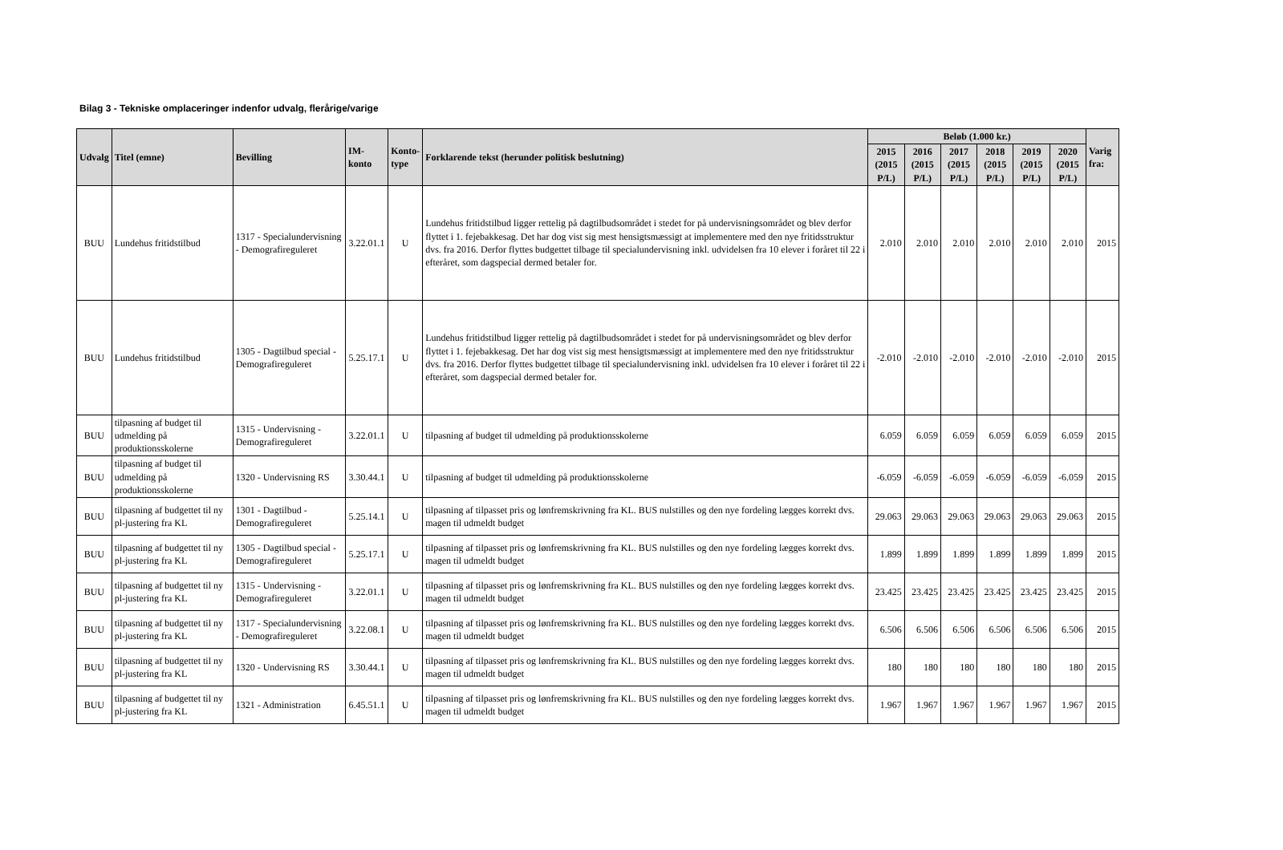Bilag 3 - Tekniske omplaceringer indenfor udvalg, flerårige/varige
| Udvalg | Titel (emne) | Bevilling | IM-konto | Konto- type | Forklarende tekst (herunder politisk beslutning) | Beløb (1.000 kr.) | | | | | | Varig fra: |
| --- | --- | --- | --- | --- | --- | --- | --- | --- | --- | --- | --- | --- |
| | | | | | | 2015 (2015 P/L) | 2016 (2015 P/L) | 2017 (2015 P/L) | 2018 (2015 P/L) | 2019 (2015 P/L) | 2020 (2015 P/L) | |
| BUU | Lundehus fritidstilbud | 1317 - Specialundervisning - Demografireguleret | 3.22.01.1 | U | Lundehus fritidstilbud ligger rettelig på dagtilbudsområdet i stedet for på undervisningsområdet og blev derfor flyttet i 1. fejebakkesag. Det har dog vist sig mest hensigtsmæssigt at implementere med den nye fritidsstruktur dvs. fra 2016. Derfor flyttes budgettet tilbage til specialundervisning inkl. udvidelsen fra 10 elever i foråret til 22 i efteråret, som dagspecial dermed betaler for. | 2.010 | 2.010 | 2.010 | 2.010 | 2.010 | 2.010 | 2015 |
| BUU | Lundehus fritidstilbud | 1305 - Dagtilbud special - Demografireguleret | 5.25.17.1 | U | Lundehus fritidstilbud ligger rettelig på dagtilbudsområdet i stedet for på undervisningsområdet og blev derfor flyttet i 1. fejebakkesag. Det har dog vist sig mest hensigtsmæssigt at implementere med den nye fritidsstruktur dvs. fra 2016. Derfor flyttes budgettet tilbage til specialundervisning inkl. udvidelsen fra 10 elever i foråret til 22 i efteråret, som dagspecial dermed betaler for. | -2.010 | -2.010 | -2.010 | -2.010 | -2.010 | -2.010 | 2015 |
| BUU | tilpasning af budget til udmelding på produktionsskolerne | 1315 - Undervisning - Demografireguleret | 3.22.01.1 | U | tilpasning af budget til udmelding på produktionsskolerne | 6.059 | 6.059 | 6.059 | 6.059 | 6.059 | 6.059 | 2015 |
| BUU | tilpasning af budget til udmelding på produktionsskolerne | 1320 - Undervisning RS | 3.30.44.1 | U | tilpasning af budget til udmelding på produktionsskolerne | -6.059 | -6.059 | -6.059 | -6.059 | -6.059 | -6.059 | 2015 |
| BUU | tilpasning af budgettet til ny pl-justering fra KL | 1301 - Dagtilbud - Demografireguleret | 5.25.14.1 | U | tilpasning af tilpasset pris og lønfremskrivning fra KL. BUS nulstilles og den nye fordeling lægges korrekt dvs. magen til udmeldt budget | 29.063 | 29.063 | 29.063 | 29.063 | 29.063 | 29.063 | 2015 |
| BUU | tilpasning af budgettet til ny pl-justering fra KL | 1305 - Dagtilbud special - Demografireguleret | 5.25.17.1 | U | tilpasning af tilpasset pris og lønfremskrivning fra KL. BUS nulstilles og den nye fordeling lægges korrekt dvs. magen til udmeldt budget | 1.899 | 1.899 | 1.899 | 1.899 | 1.899 | 1.899 | 2015 |
| BUU | tilpasning af budgettet til ny pl-justering fra KL | 1315 - Undervisning - Demografireguleret | 3.22.01.1 | U | tilpasning af tilpasset pris og lønfremskrivning fra KL. BUS nulstilles og den nye fordeling lægges korrekt dvs. magen til udmeldt budget | 23.425 | 23.425 | 23.425 | 23.425 | 23.425 | 23.425 | 2015 |
| BUU | tilpasning af budgettet til ny pl-justering fra KL | 1317 - Specialundervisning - Demografireguleret | 3.22.08.1 | U | tilpasning af tilpasset pris og lønfremskrivning fra KL. BUS nulstilles og den nye fordeling lægges korrekt dvs. magen til udmeldt budget | 6.506 | 6.506 | 6.506 | 6.506 | 6.506 | 6.506 | 2015 |
| BUU | tilpasning af budgettet til ny pl-justering fra KL | 1320 - Undervisning RS | 3.30.44.1 | U | tilpasning af tilpasset pris og lønfremskrivning fra KL. BUS nulstilles og den nye fordeling lægges korrekt dvs. magen til udmeldt budget | 180 | 180 | 180 | 180 | 180 | 180 | 2015 |
| BUU | tilpasning af budgettet til ny pl-justering fra KL | 1321 - Administration | 6.45.51.1 | U | tilpasning af tilpasset pris og lønfremskrivning fra KL. BUS nulstilles og den nye fordeling lægges korrekt dvs. magen til udmeldt budget | 1.967 | 1.967 | 1.967 | 1.967 | 1.967 | 1.967 | 2015 |